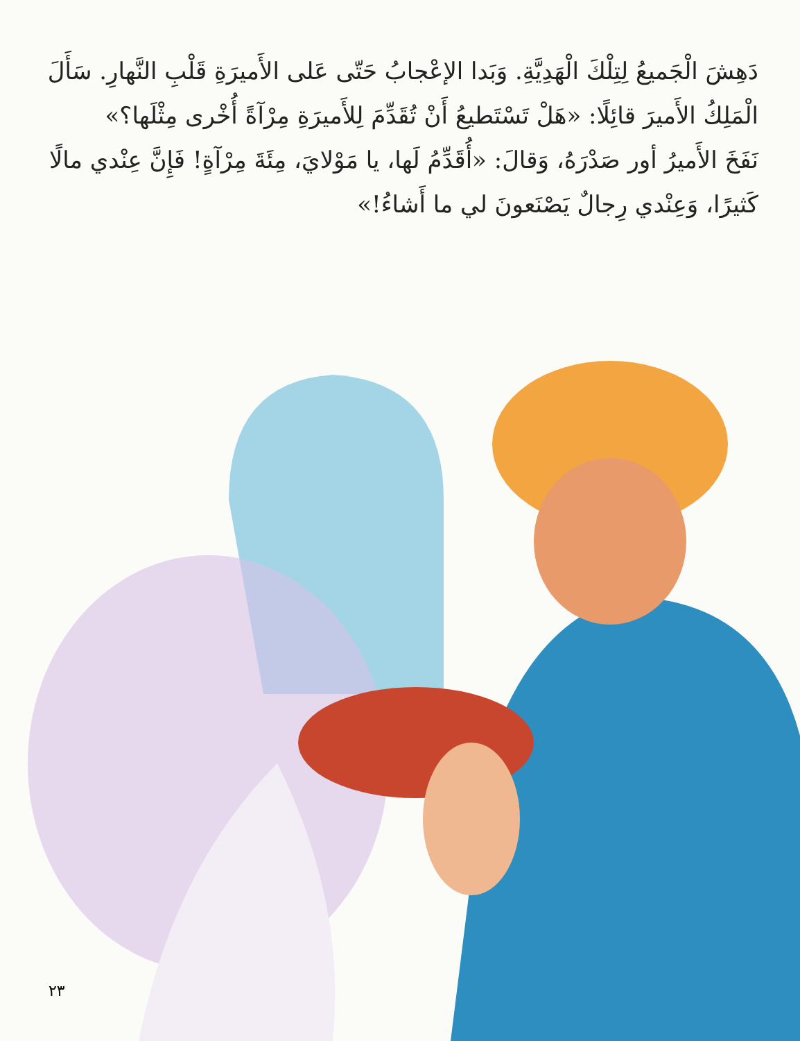دَهِشَ الْجَميعُ لِتِلْكَ الْهَدِيَّةِ. وَبَدا الإعْجابُ حَتّى عَلى الأَميرَةِ قَلْبِ النَّهارِ. سَأَلَ الْمَلِكُ الأَميرَ قائِلًا: «هَلْ تَسْتَطيعُ أَنْ تُقَدِّمَ لِلأَميرَةِ مِرْآةً أُخْرى مِثْلَها؟»
نَفَخَ الأَميرُ أور صَدْرَهُ، وَقالَ: «أُقَدِّمُ لَها، يا مَوْلايَ، مِئَةَ مِرْآةٍ! فَإِنَّ عِنْدي مالًا كَثيرًا، وَعِنْدي رِجالٌ يَصْنَعونَ لي ما أَشاءُ!»
٢٣